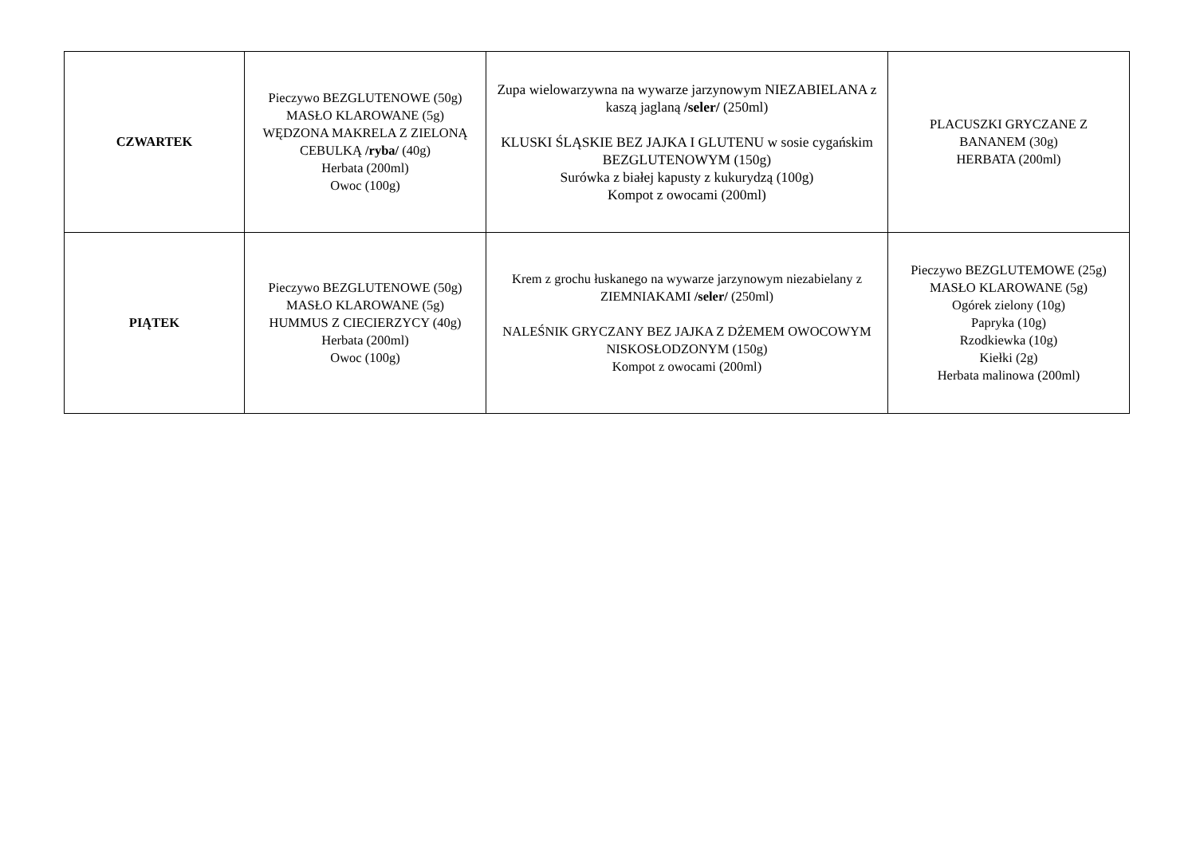| CZWARTEK | Pieczywo BEZGLUTENOWE (50g) MASŁO KLAROWANE (5g) WĘDZONA MAKRELA Z ZIELONĄ CEBULKĄ /ryba/ (40g) Herbata (200ml) Owoc (100g) | Zupa wielowarzywna na wywarze jarzynowym NIEZABIELANA z kaszą jaglaną /seler/ (250ml) KLUSKI ŚLĄSKIE BEZ JAJKA I GLUTENU w sosie cygańskim BEZGLUTENOWYM (150g) Surówka z białej kapusty z kukurydzą (100g) Kompot z owocami (200ml) | PLACUSZKI GRYCZANE Z BANANEM (30g) HERBATA (200ml) |
| PIĄTEK | Pieczywo BEZGLUTENOWE (50g) MASŁO KLAROWANE (5g) HUMMUS Z CIECIERZYCY (40g) Herbata (200ml) Owoc (100g) | Krem z grochu łuskanego na wywarze jarzynowym niezabielany z ZIEMNIAKAMI /seler/ (250ml) NALEŚNIK GRYCZANY BEZ JAJKA Z DŻEMEM OWOCOWYM NISKOSŁODZONYM (150g) Kompot z owocami (200ml) | Pieczywo BEZGLUTEMOWE (25g) MASŁO KLAROWANE (5g) Ogórek zielony (10g) Papryka (10g) Rzodkiewka (10g) Kiełki (2g) Herbata malinowa (200ml) |